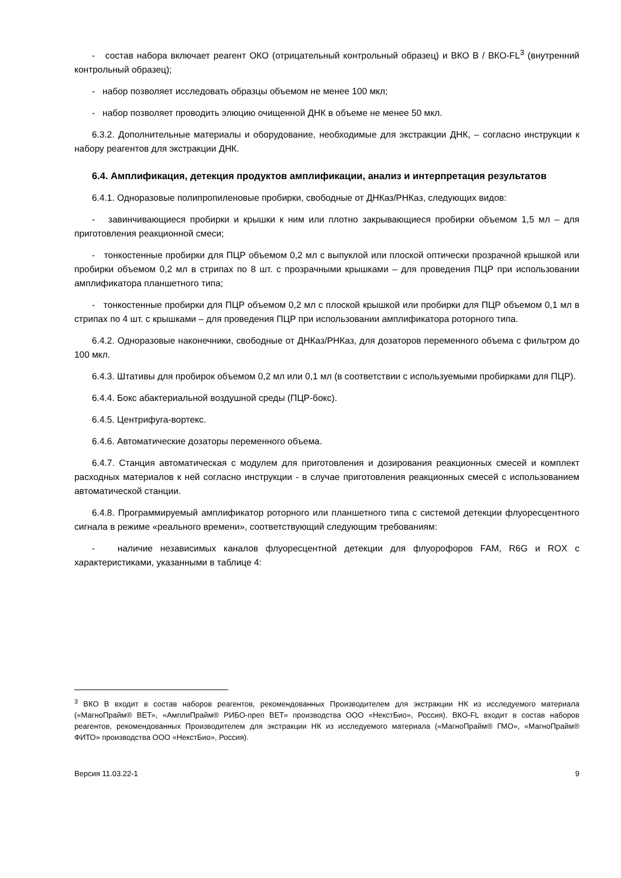- состав набора включает реагент ОКО (отрицательный контрольный образец) и ВКО В / ВКО-FL<sup>3</sup> (внутренний контрольный образец);
- набор позволяет исследовать образцы объемом не менее 100 мкл;
- набор позволяет проводить элюцию очищенной ДНК в объеме не менее 50 мкл.
6.3.2. Дополнительные материалы и оборудование, необходимые для экстракции ДНК, – согласно инструкции к набору реагентов для экстракции ДНК.
6.4. Амплификация, детекция продуктов амплификации, анализ и интерпретация результатов
6.4.1. Одноразовые полипропиленовые пробирки, свободные от ДНКаз/РНКаз, следующих видов:
- завинчивающиеся пробирки и крышки к ним или плотно закрывающиеся пробирки объемом 1,5 мл – для приготовления реакционной смеси;
- тонкостенные пробирки для ПЦР объемом 0,2 мл с выпуклой или плоской оптически прозрачной крышкой или пробирки объемом 0,2 мл в стрипах по 8 шт. с прозрачными крышками – для проведения ПЦР при использовании амплификатора планшетного типа;
- тонкостенные пробирки для ПЦР объемом 0,2 мл с плоской крышкой или пробирки для ПЦР объемом 0,1 мл в стрипах по 4 шт. с крышками – для проведения ПЦР при использовании амплификатора роторного типа.
6.4.2. Одноразовые наконечники, свободные от ДНКаз/РНКаз, для дозаторов переменного объема с фильтром до 100 мкл.
6.4.3. Штативы для пробирок объемом 0,2 мл или 0,1 мл (в соответствии с используемыми пробирками для ПЦР).
6.4.4. Бокс абактериальной воздушной среды (ПЦР-бокс).
6.4.5. Центрифуга-вортекс.
6.4.6. Автоматические дозаторы переменного объема.
6.4.7. Станция автоматическая с модулем для приготовления и дозирования реакционных смесей и комплект расходных материалов к ней согласно инструкции - в случае приготовления реакционных смесей с использованием автоматической станции.
6.4.8. Программируемый амплификатор роторного или планшетного типа с системой детекции флуоресцентного сигнала в режиме «реального времени», соответствующий следующим требованиям:
- наличие независимых каналов флуоресцентной детекции для флуорофоров FAM, R6G и ROX с характеристиками, указанными в таблице 4:
<sup>3</sup> ВКО В входит в состав наборов реагентов, рекомендованных Производителем для экстракции НК из исследуемого материала («МагноПрайм® ВЕТ», «АмплиПрайм® РИБО-преп ВЕТ» производства ООО «НекстБио», Россия). ВКО-FL входит в состав наборов реагентов, рекомендованных Производителем для экстракции НК из исследуемого материала («МагноПрайм® ГМО», «МагноПрайм® ФИТО» производства ООО «НекстБио», Россия).
Версия 11.03.22-1 9